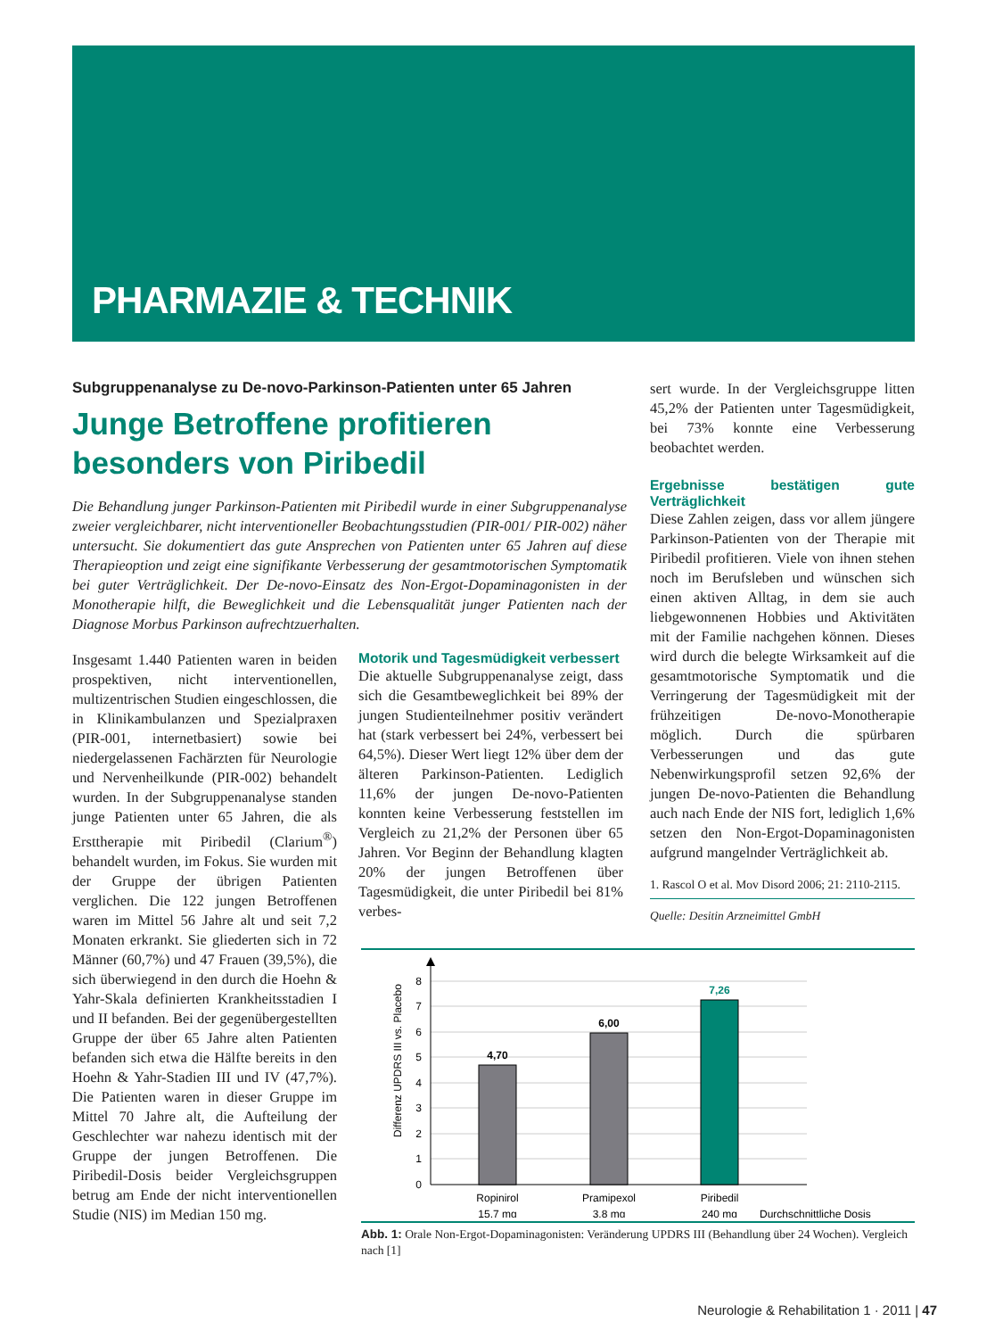PHARMAZIE & TECHNIK
Subgruppenanalyse zu De-novo-Parkinson-Patienten unter 65 Jahren
Junge Betroffene profitieren besonders von Piribedil
Die Behandlung junger Parkinson-Patienten mit Piribedil wurde in einer Subgruppenanalyse zweier vergleichbarer, nicht interventioneller Beobachtungsstudien (PIR-001/ PIR-002) näher untersucht. Sie dokumentiert das gute Ansprechen von Patienten unter 65 Jahren auf diese Therapieoption und zeigt eine signifikante Verbesserung der gesamtmotorischen Symptomatik bei guter Verträglichkeit. Der De-novo-Einsatz des Non-Ergot-Dopaminagonisten in der Monotherapie hilft, die Beweglichkeit und die Lebensqualität junger Patienten nach der Diagnose Morbus Parkinson aufrechtzuerhalten.
Insgesamt 1.440 Patienten waren in beiden prospektiven, nicht interventionellen, multizentrischen Studien eingeschlossen, die in Klinikambulanzen und Spezialpraxen (PIR-001, internetbasiert) sowie bei niedergelassenen Fachärzten für Neurologie und Nervenheilkunde (PIR-002) behandelt wurden. In der Subgruppenanalyse standen junge Patienten unter 65 Jahren, die als Ersttherapie mit Piribedil (Clarium<sup>®</sup>) behandelt wurden, im Fokus. Sie wurden mit der Gruppe der übrigen Patienten verglichen. Die 122 jungen Betroffenen waren im Mittel 56 Jahre alt und seit 7,2 Monaten erkrankt. Sie gliederten sich in 72 Männer (60,7%) und 47 Frauen (39,5%), die sich überwiegend in den durch die Hoehn & Yahr-Skala definierten Krankheitsstadien I und II befanden. Bei der gegenübergestellten Gruppe der über 65 Jahre alten Patienten befanden sich etwa die Hälfte bereits in den Hoehn & Yahr-Stadien III und IV (47,7%). Die Patienten waren in dieser Gruppe im Mittel 70 Jahre alt, die Aufteilung der Geschlechter war nahezu identisch mit der Gruppe der jungen Betroffenen. Die Piribedil-Dosis beider Vergleichsgruppen betrug am Ende der nicht interventionellen Studie (NIS) im Median 150 mg.
Motorik und Tagesmüdigkeit verbessert
Die aktuelle Subgruppenanalyse zeigt, dass sich die Gesamtbeweglichkeit bei 89% der jungen Studienteilnehmer positiv verändert hat (stark verbessert bei 24%, verbessert bei 64,5%). Dieser Wert liegt 12% über dem der älteren Parkinson-Patienten. Lediglich 11,6% der jungen De-novo-Patienten konnten keine Verbesserung feststellen im Vergleich zu 21,2% der Personen über 65 Jahren. Vor Beginn der Behandlung klagten 20% der jungen Betroffenen über Tagesmüdigkeit, die unter Piribedil bei 81% verbes-
sert wurde. In der Vergleichsgruppe litten 45,2% der Patienten unter Tagesmüdigkeit, bei 73% konnte eine Verbesserung beobachtet werden.
Ergebnisse bestätigen gute Verträglichkeit
Diese Zahlen zeigen, dass vor allem jüngere Parkinson-Patienten von der Therapie mit Piribedil profitieren. Viele von ihnen stehen noch im Berufsleben und wünschen sich einen aktiven Alltag, in dem sie auch liebgewonnenen Hobbies und Aktivitäten mit der Familie nachgehen können. Dieses wird durch die belegte Wirksamkeit auf die gesamtmotorische Symptomatik und die Verringerung der Tagesmüdigkeit mit der frühzeitigen De-novo-Monotherapie möglich. Durch die spürbaren Verbesserungen und das gute Nebenwirkungsprofil setzen 92,6% der jungen De-novo-Patienten die Behandlung auch nach Ende der NIS fort, lediglich 1,6% setzen den Non-Ergot-Dopaminagonisten aufgrund mangelnder Verträglichkeit ab.
1. Rascol O et al. Mov Disord 2006; 21: 2110-2115.
Quelle: Desitin Arzneimittel GmbH
0
1
2
3
4
5
6
7
8
Differenz UPDRS III vs. Placebo
4,70
6,00
7,26
Ropinirol
15,7 mg
Pramipexol
3,8 mg
Piribedil
240 mg
Durchschnittliche Dosis
Abb. 1: Orale Non-Ergot-Dopaminagonisten: Veränderung UPDRS III (Behandlung über 24 Wochen). Vergleich nach [1]
Neurologie & Rehabilitation 1 · 2011 | 47